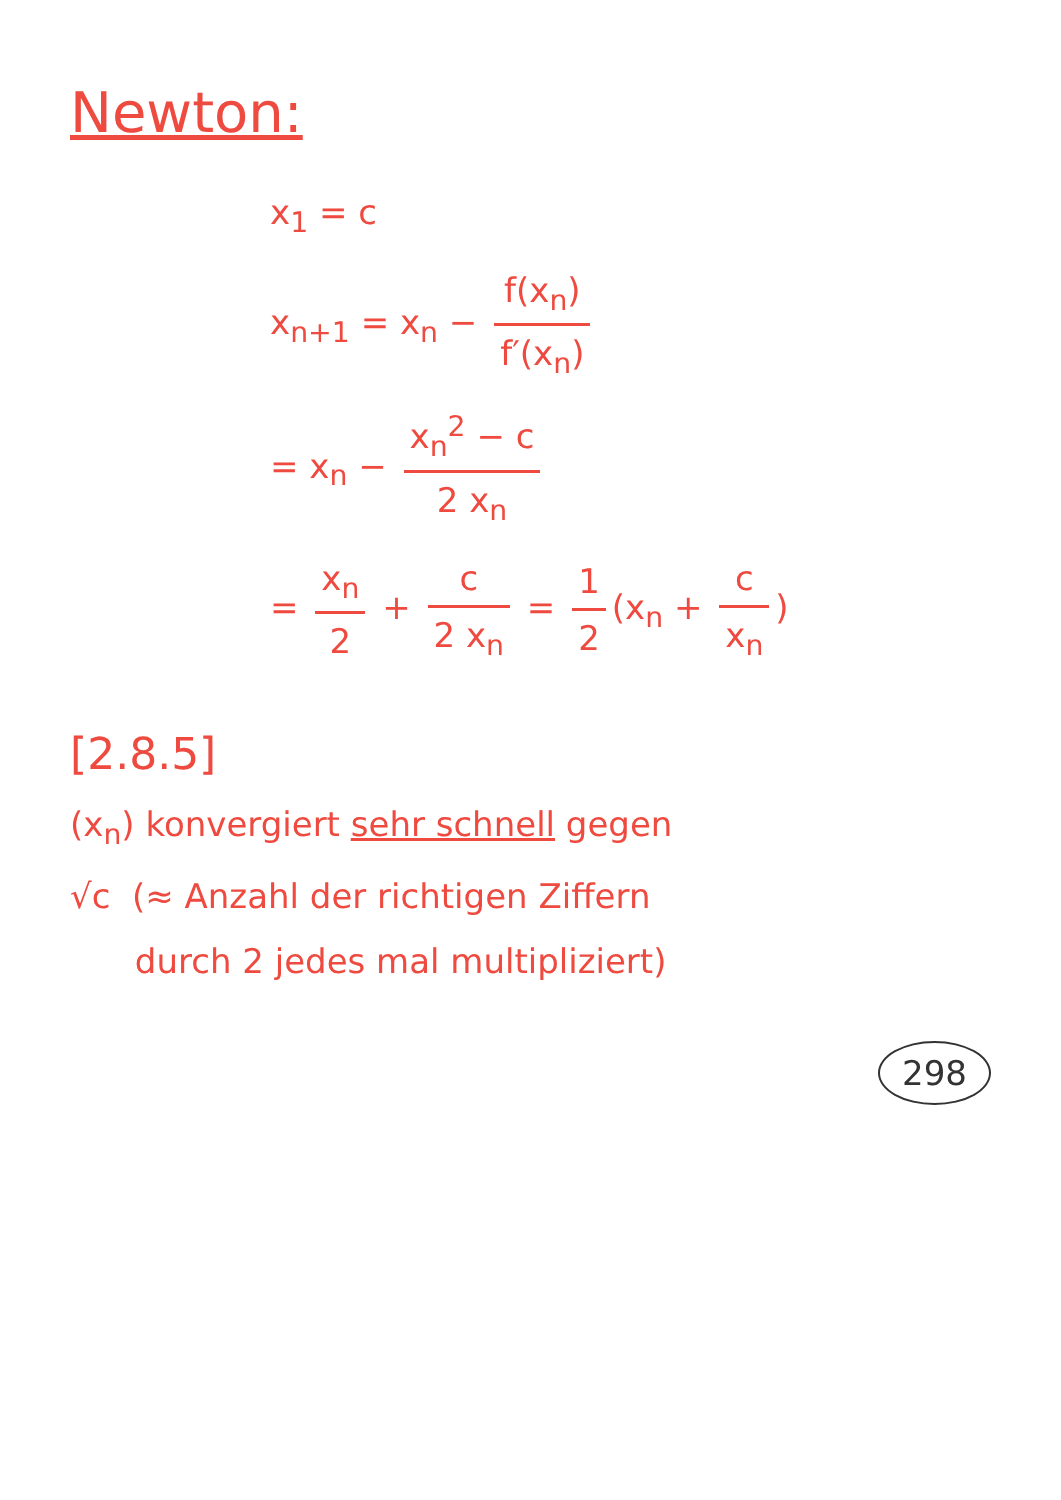Newton:
x<sub>1</sub> = c
x<sub>n+1</sub> = x<sub>n</sub> − f(x<sub>n</sub>) f′(x<sub>n</sub>)
= x<sub>n</sub> − x<sub>n</sub><sup>2</sup> − c 2 x<sub>n</sub>
= x<sub>n</sub> 2 + c 2 x<sub>n</sub> = 1 2 (x<sub>n</sub> + c x<sub>n</sub>)
[2.8.5]
(x<sub>n</sub>) konvergiert sehr schnell gegen
√c (≈ Anzahl der richtigen Ziffern
durch 2 jedes mal multipliziert)
298